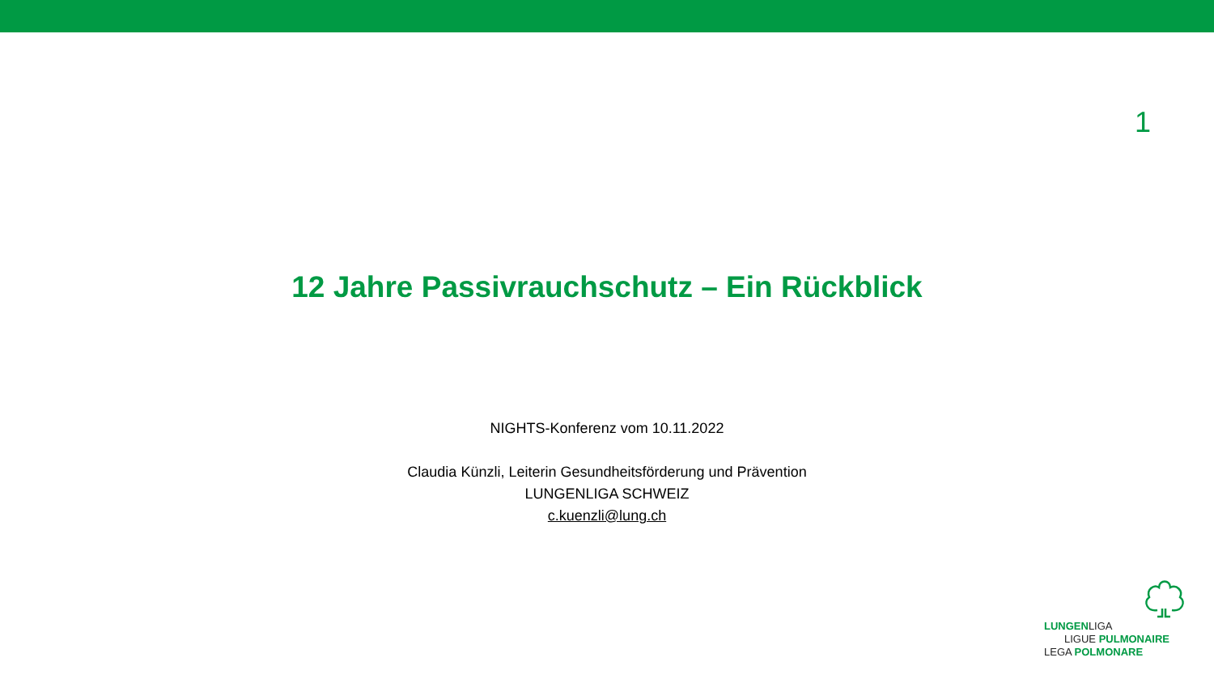1
12 Jahre Passivrauchschutz – Ein Rückblick
NIGHTS-Konferenz vom 10.11.2022
Claudia Künzli, Leiterin Gesundheitsförderung und Prävention
LUNGENLIGA SCHWEIZ
c.kuenzli@lung.ch
LUNGENLIGA
LIGUE PULMONAIRE
LEGA POLMONARE